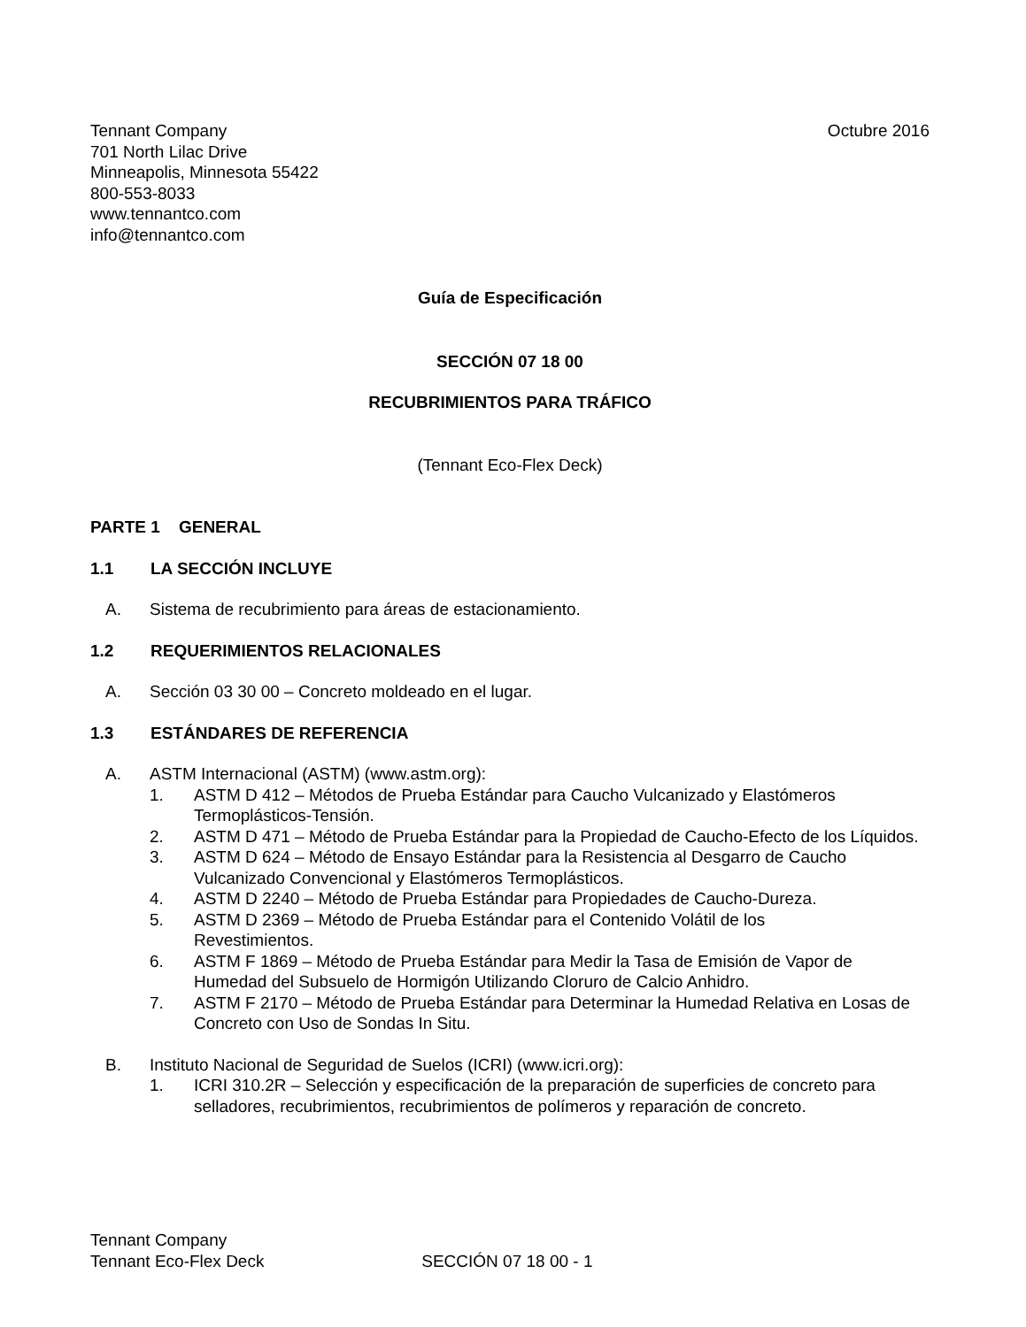Tennant Company
701 North Lilac Drive
Minneapolis, Minnesota 55422
800-553-8033
www.tennantco.com
info@tennantco.com
Octubre 2016
Guía de Especificación
SECCIÓN 07 18 00
RECUBRIMIENTOS PARA TRÁFICO
(Tennant Eco-Flex Deck)
PARTE 1 GENERAL
1.1 LA SECCIÓN INCLUYE
A. Sistema de recubrimiento para áreas de estacionamiento.
1.2 REQUERIMIENTOS RELACIONALES
A. Sección 03 30 00 – Concreto moldeado en el lugar.
1.3 ESTÁNDARES DE REFERENCIA
A. ASTM Internacional (ASTM) (www.astm.org):
1. ASTM D 412 – Métodos de Prueba Estándar para Caucho Vulcanizado y Elastómeros Termoplásticos-Tensión.
2. ASTM D 471 – Método de Prueba Estándar para la Propiedad de Caucho-Efecto de los Líquidos.
3. ASTM D 624 – Método de Ensayo Estándar para la Resistencia al Desgarro de Caucho Vulcanizado Convencional y Elastómeros Termoplásticos.
4. ASTM D 2240 – Método de Prueba Estándar para Propiedades de Caucho-Dureza.
5. ASTM D 2369 – Método de Prueba Estándar para el Contenido Volátil de los
Revestimientos.
6. ASTM F 1869 – Método de Prueba Estándar para Medir la Tasa de Emisión de Vapor de Humedad del Subsuelo de Hormigón Utilizando Cloruro de Calcio Anhidro.
7. ASTM F 2170 – Método de Prueba Estándar para Determinar la Humedad Relativa en Losas de Concreto con Uso de Sondas In Situ.
B. Instituto Nacional de Seguridad de Suelos (ICRI) (www.icri.org):
1. ICRI 310.2R – Selección y especificación de la preparación de superficies de concreto para selladores, recubrimientos, recubrimientos de polímeros y reparación de concreto.
Tennant Company
Tennant Eco-Flex Deck SECCIÓN 07 18 00 - 1